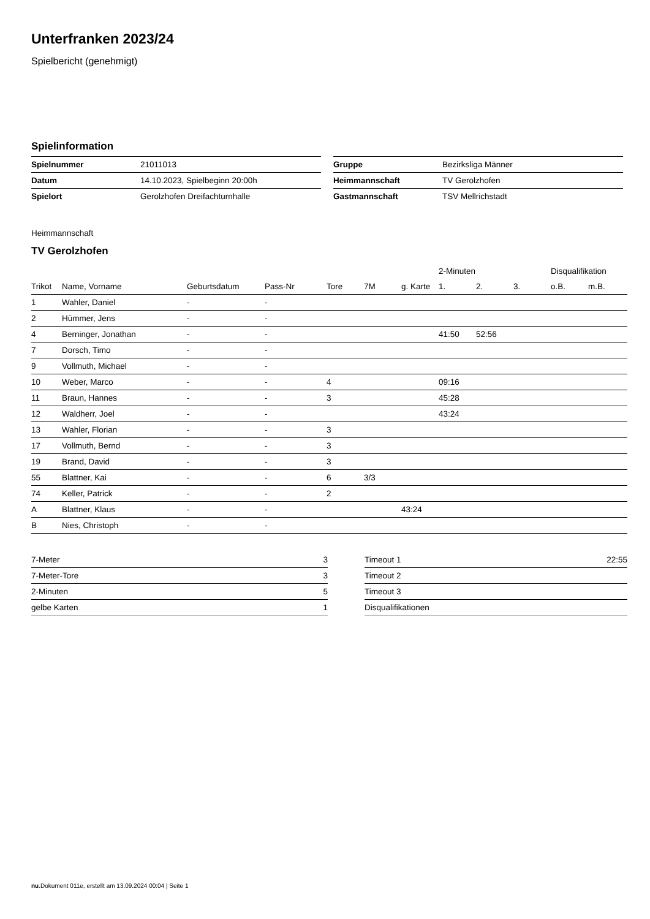Unterfranken 2023/24
Spielbericht (genehmigt)
Spielinformation
| Spielnummer | 21011013 |
| Datum | 14.10.2023, Spielbeginn 20:00h |
| Spielort | Gerolzhofen Dreifachturnhalle |
| Gruppe | Bezirksliga Männer |
| Heimmannschaft | TV Gerolzhofen |
| Gastmannschaft | TSV Mellrichstadt |
Heimmannschaft
TV Gerolzhofen
| | | | | | | | 2-Minuten | | | Disqualifikation | |
| --- | --- | --- | --- | --- | --- | --- | --- | --- | --- | --- | --- |
| Trikot | Name, Vorname | Geburtsdatum | Pass-Nr | Tore | 7M | g. Karte | 1. | 2. | 3. | o.B. | m.B. |
| 1 | Wahler, Daniel | - | - | | | | | | | | |
| 2 | Hümmer, Jens | - | - | | | | | | | | |
| 4 | Berninger, Jonathan | - | - | | | | 41:50 | 52:56 | | | |
| 7 | Dorsch, Timo | - | - | | | | | | | | |
| 9 | Vollmuth, Michael | - | - | | | | | | | | |
| 10 | Weber, Marco | - | - | 4 | | | 09:16 | | | | |
| 11 | Braun, Hannes | - | - | 3 | | | 45:28 | | | | |
| 12 | Waldherr, Joel | - | - | | | | 43:24 | | | | |
| 13 | Wahler, Florian | - | - | 3 | | | | | | | |
| 17 | Vollmuth, Bernd | - | - | 3 | | | | | | | |
| 19 | Brand, David | - | - | 3 | | | | | | | |
| 55 | Blattner, Kai | - | - | 6 | 3/3 | | | | | | |
| 74 | Keller, Patrick | - | - | 2 | | | | | | | |
| A | Blattner, Klaus | - | - | | | 43:24 | | | | | |
| B | Nies, Christoph | - | - | | | | | | | | |
| 7-Meter | 3 |
| 7-Meter-Tore | 3 |
| 2-Minuten | 5 |
| gelbe Karten | 1 |
| Timeout 1 | 22:55 |
| Timeout 2 | |
| Timeout 3 | |
| Disqualifikationen | |
nu.Dokument 011e, erstellt am 13.09.2024 00:04 | Seite 1